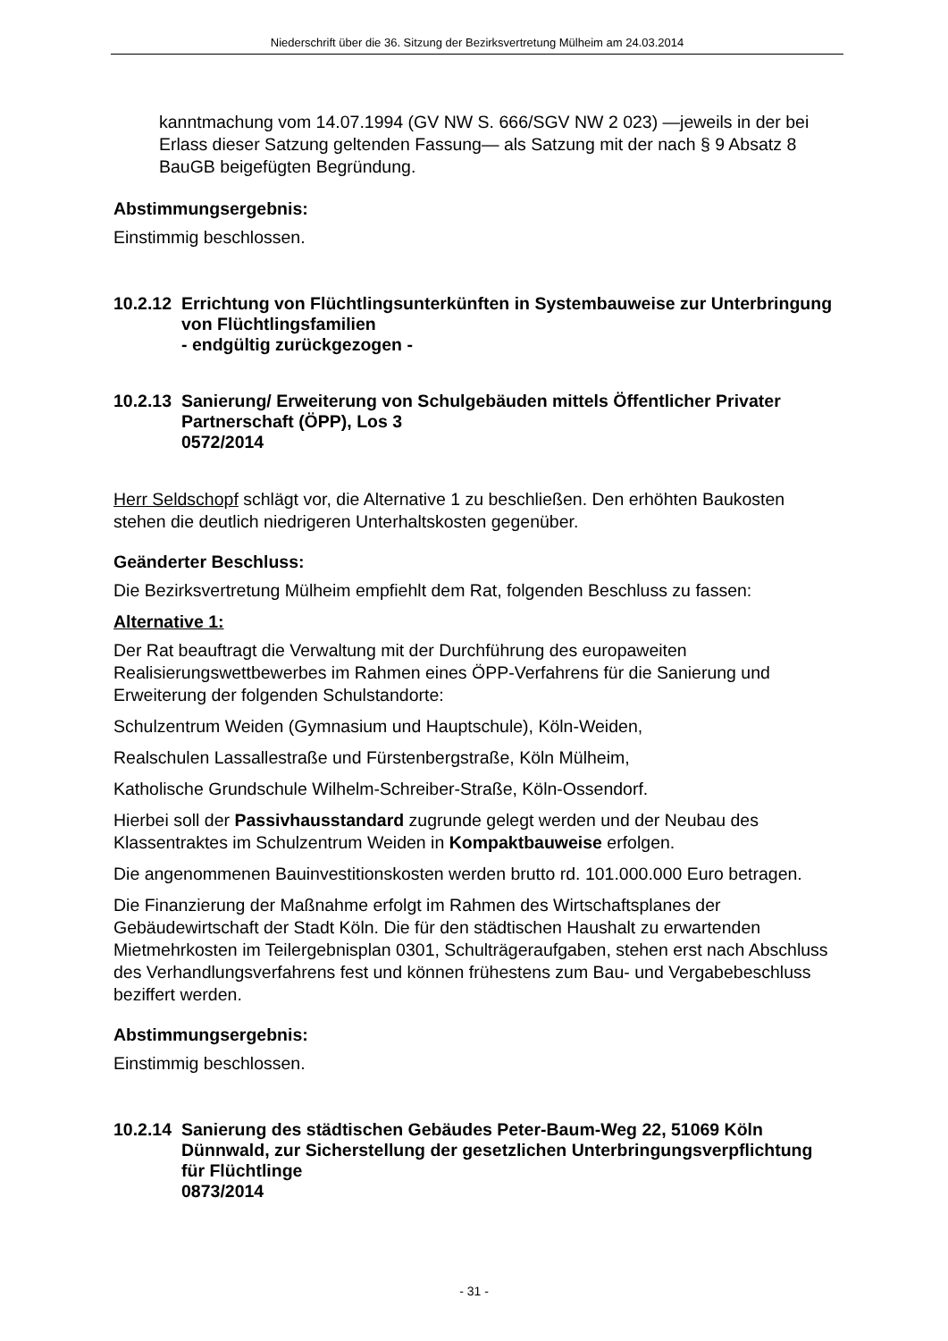Niederschrift über die 36. Sitzung der Bezirksvertretung Mülheim am 24.03.2014
kanntmachung vom 14.07.1994 (GV NW S. 666/SGV NW 2 023) —jeweils in der bei Erlass dieser Satzung geltenden Fassung— als Satzung mit der nach § 9 Absatz 8 BauGB beigefügten Begründung.
Abstimmungsergebnis:
Einstimmig beschlossen.
10.2.12
Errichtung von Flüchtlingsunterkünften in Systembauweise zur Unterbringung von Flüchtlingsfamilien
- endgültig zurückgezogen -
10.2.13
Sanierung/ Erweiterung von Schulgebäuden mittels Öffentlicher Privater Partnerschaft (ÖPP), Los 3
0572/2014
Herr Seldschopf schlägt vor, die Alternative 1 zu beschließen. Den erhöhten Baukosten stehen die deutlich niedrigeren Unterhaltskosten gegenüber.
Geänderter Beschluss:
Die Bezirksvertretung Mülheim empfiehlt dem Rat, folgenden Beschluss zu fassen:
Alternative 1:
Der Rat beauftragt die Verwaltung mit der Durchführung des europaweiten Realisierungswettbewerbes im Rahmen eines ÖPP-Verfahrens für die Sanierung und Erweiterung der folgenden Schulstandorte:
Schulzentrum Weiden (Gymnasium und Hauptschule), Köln-Weiden,
Realschulen Lassallestraße und Fürstenbergstraße, Köln Mülheim,
Katholische Grundschule Wilhelm-Schreiber-Straße, Köln-Ossendorf.
Hierbei soll der Passivhausstandard zugrunde gelegt werden und der Neubau des Klassentraktes im Schulzentrum Weiden in Kompaktbauweise erfolgen.
Die angenommenen Bauinvestitionskosten werden brutto rd. 101.000.000 Euro betragen.
Die Finanzierung der Maßnahme erfolgt im Rahmen des Wirtschaftsplanes der Gebäudewirtschaft der Stadt Köln. Die für den städtischen Haushalt zu erwartenden Mietmehrkosten im Teilergebnisplan 0301, Schulträgeraufgaben, stehen erst nach Abschluss des Verhandlungsverfahrens fest und können frühestens zum Bau- und Vergabebeschluss beziffert werden.
Abstimmungsergebnis:
Einstimmig beschlossen.
10.2.14
Sanierung des städtischen Gebäudes Peter-Baum-Weg 22, 51069 Köln Dünnwald, zur Sicherstellung der gesetzlichen Unterbringungsverpflichtung für Flüchtlinge
0873/2014
- 31 -